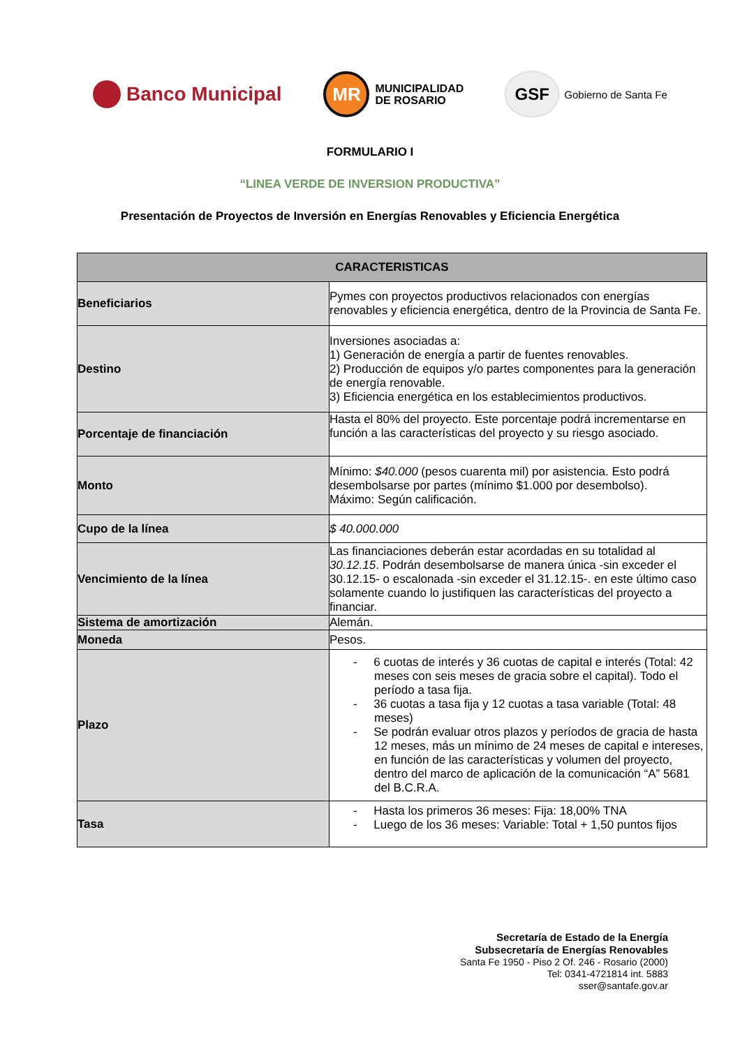Banco Municipal
MR
MUNICIPALIDAD
DE ROSARIO
GSF
Gobierno de Santa Fe
FORMULARIO I
“LINEA VERDE DE INVERSION PRODUCTIVA”
Presentación de Proyectos de Inversión en Energías Renovables y Eficiencia Energética
| CARACTERISTICAS | |
| --- | --- |
| Beneficiarios | Pymes con proyectos productivos relacionados con energías renovables y eficiencia energética, dentro de la Provincia de Santa Fe. |
| Destino | Inversiones asociadas a: 1) Generación de energía a partir de fuentes renovables. 2) Producción de equipos y/o partes componentes para la generación de energía renovable. 3) Eficiencia energética en los establecimientos productivos. |
| Porcentaje de financiación | Hasta el 80% del proyecto. Este porcentaje podrá incrementarse en función a las características del proyecto y su riesgo asociado. |
| Monto | Mínimo: $40.000 (pesos cuarenta mil) por asistencia. Esto podrá desembolsarse por partes (mínimo $1.000 por desembolso). Máximo: Según calificación. |
| Cupo de la línea | $ 40.000.000 |
| Vencimiento de la línea | Las financiaciones deberán estar acordadas en su totalidad al 30.12.15 . Podrán desembolsarse de manera única -sin exceder el 30.12.15- o escalonada -sin exceder el 31.12.15-. en este último caso solamente cuando lo justifiquen las características del proyecto a financiar. |
| Sistema de amortización | Alemán. |
| Moneda | Pesos. |
| Plazo | - 6 cuotas de interés y 36 cuotas de capital e interés (Total: 42 meses con seis meses de gracia sobre el capital). Todo el período a tasa fija. - 36 cuotas a tasa fija y 12 cuotas a tasa variable (Total: 48 meses) - Se podrán evaluar otros plazos y períodos de gracia de hasta 12 meses, más un mínimo de 24 meses de capital e intereses, en función de las características y volumen del proyecto, dentro del marco de aplicación de la comunicación “A” 5681 del B.C.R.A. |
| Tasa | - Hasta los primeros 36 meses: Fija: 18,00% TNA - Luego de los 36 meses: Variable: Total + 1,50 puntos fijos |
Secretaría de Estado de la Energía
Subsecretaría de Energías Renovables
Santa Fe 1950 - Piso 2 Of. 246 - Rosario (2000)
Tel: 0341-4721814 int. 5883
sser@santafe.gov.ar